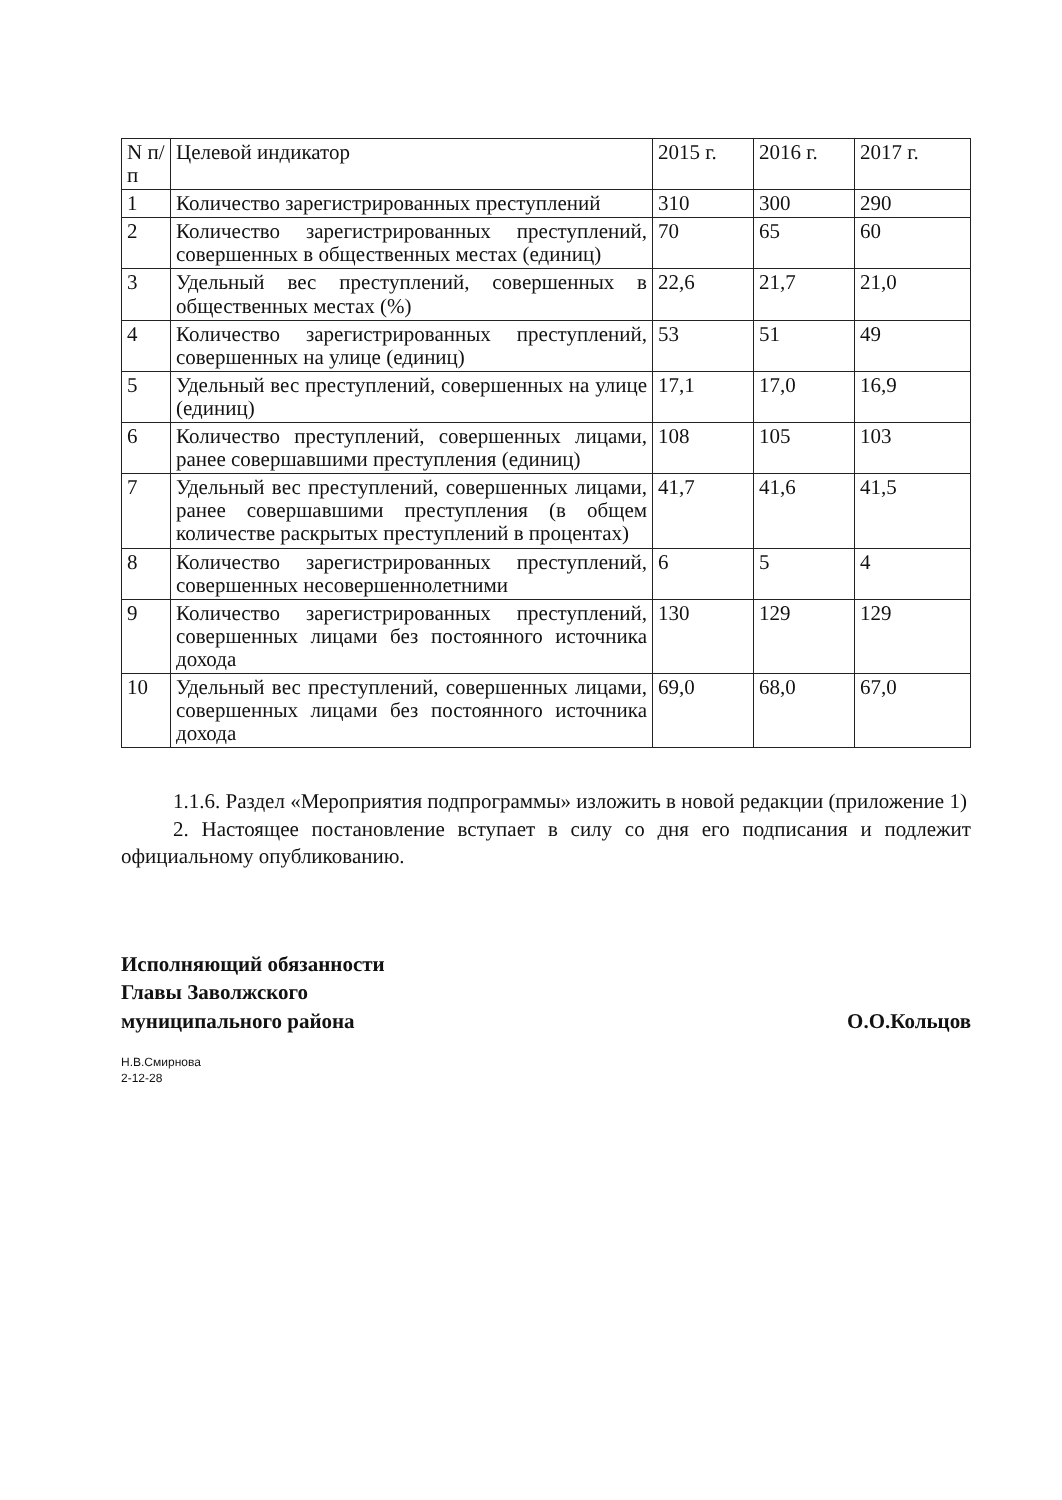| N п/п | Целевой индикатор | 2015 г. | 2016 г. | 2017 г. |
| --- | --- | --- | --- | --- |
| 1 | Количество зарегистрированных преступлений | 310 | 300 | 290 |
| 2 | Количество зарегистрированных преступлений, совершенных в общественных местах (единиц) | 70 | 65 | 60 |
| 3 | Удельный вес преступлений, совершенных в общественных местах (%) | 22,6 | 21,7 | 21,0 |
| 4 | Количество зарегистрированных преступлений, совершенных на улице (единиц) | 53 | 51 | 49 |
| 5 | Удельный вес преступлений, совершенных на улице (единиц) | 17,1 | 17,0 | 16,9 |
| 6 | Количество преступлений, совершенных лицами, ранее совершавшими преступления (единиц) | 108 | 105 | 103 |
| 7 | Удельный вес преступлений, совершенных лицами, ранее совершавшими преступления (в общем количестве раскрытых преступлений в процентах) | 41,7 | 41,6 | 41,5 |
| 8 | Количество зарегистрированных преступлений, совершенных несовершеннолетними | 6 | 5 | 4 |
| 9 | Количество зарегистрированных преступлений, совершенных лицами без постоянного источника дохода | 130 | 129 | 129 |
| 10 | Удельный вес преступлений, совершенных лицами, совершенных лицами без постоянного источника дохода | 69,0 | 68,0 | 67,0 |
1.1.6. Раздел «Мероприятия подпрограммы» изложить в новой редакции (приложение 1)
2. Настоящее постановление вступает в силу со дня его подписания и подлежит официальному опубликованию.
Исполняющий обязанности
Главы Заволжского
муниципального района
О.О.Кольцов
Н.В.Смирнова
2-12-28